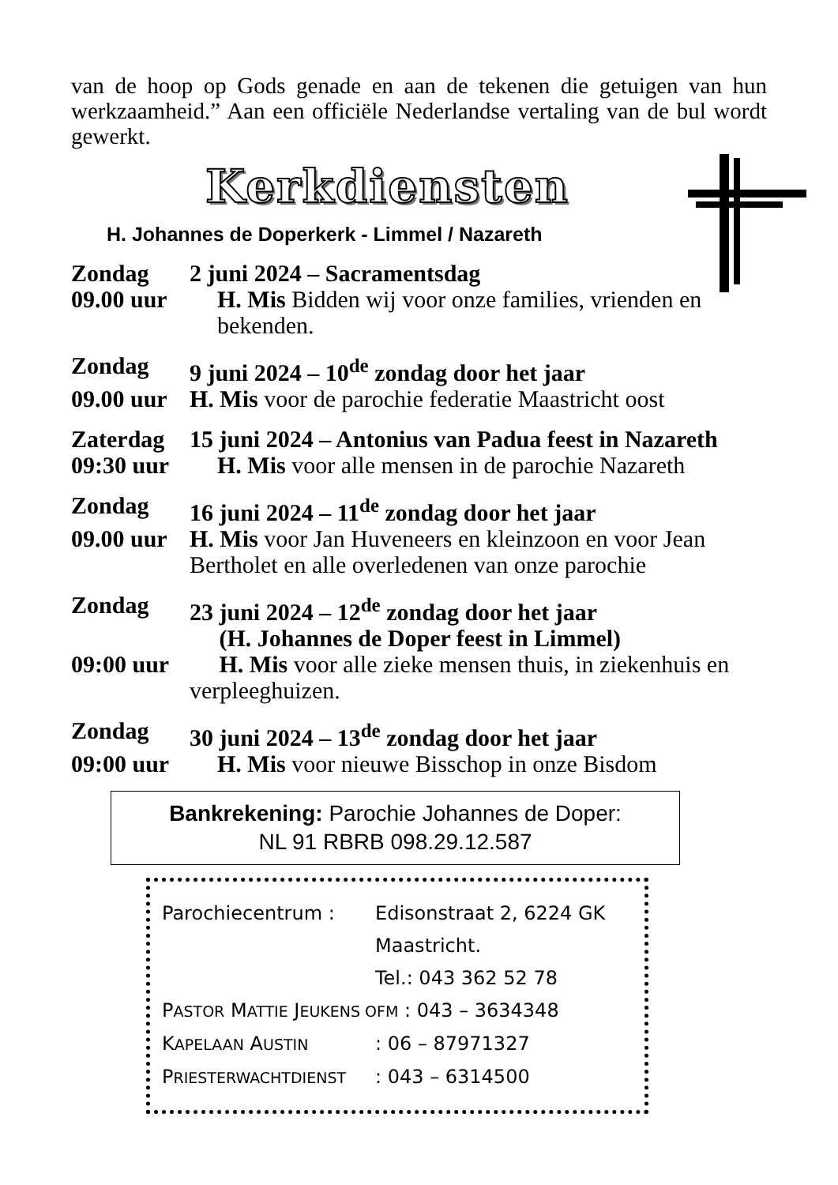van de hoop op Gods genade en aan de tekenen die getuigen van hun werkzaamheid.” Aan een officiële Nederlandse vertaling van de bul wordt gewerkt.
Kerkdiensten
H. Johannes de Doperkerk - Limmel / Nazareth
Zondag 2 juni 2024 – Sacramentsdag
09.00 uur H. Mis Bidden wij voor onze families, vrienden en bekenden.
Zondag 9 juni 2024 – 10<sup>de</sup> zondag door het jaar
09.00 uur H. Mis voor de parochie federatie Maastricht oost
Zaterdag 15 juni 2024 – Antonius van Padua feest in Nazareth
09:30 uur H. Mis voor alle mensen in de parochie Nazareth
Zondag 16 juni 2024 – 11<sup>de</sup> zondag door het jaar
09.00 uur H. Mis voor Jan Huveneers en kleinzoon en voor Jean Bertholet en alle overledenen van onze parochie
Zondag 23 juni 2024 – 12<sup>de</sup> zondag door het jaar
(H. Johannes de Doper feest in Limmel)
09:00 uur H. Mis voor alle zieke mensen thuis, in ziekenhuis en verpleeghuizen.
Zondag 30 juni 2024 – 13<sup>de</sup> zondag door het jaar
09:00 uur H. Mis voor nieuwe Bisschop in onze Bisdom
Bankrekening: Parochie Johannes de Doper:
NL 91 RBRB 098.29.12.587
Parochiecentrum : Edisonstraat 2, 6224 GK
Maastricht.
Tel.: 043 362 52 78
PASTOR MATTIE JEUKENS OFM : 043 – 3634348
KAPELAAN AUSTIN: 06 – 87971327
PRIESTERWACHTDIENST: 043 – 6314500